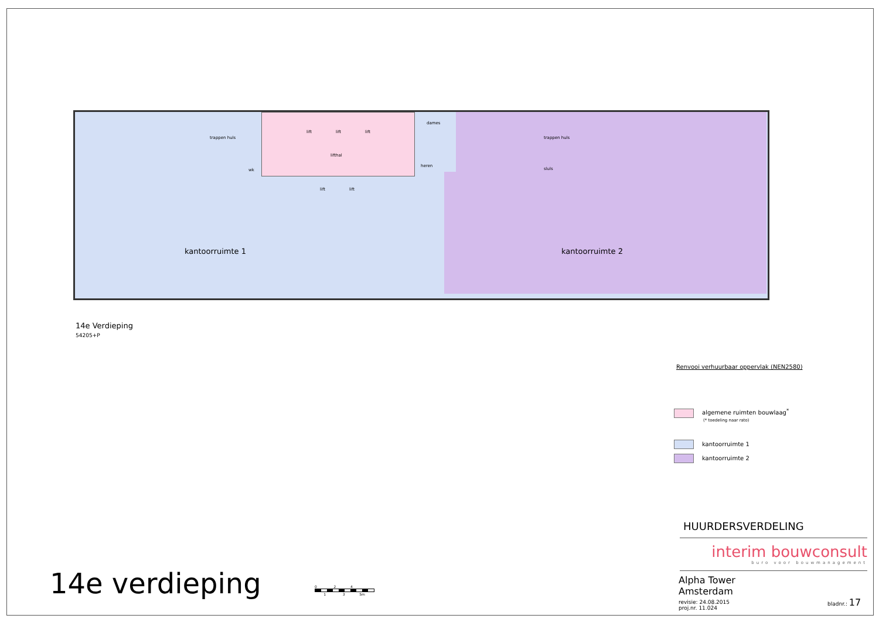trappen huls
wk
lift lift lift
lifthal
lift lift
dames
heren
trappen huls
sluls
kantoorruimte 1 kantoorruimte 2
14e Verdieping
54205+P
Renvooi verhuurbaar oppervlak (NEN2580)
algemene ruimten bouwlaag<sup>*</sup>
(* toedeling naar rato)
kantoorruimte 1
kantoorruimte 2
HUURDERSVERDELING
interim bouwconsult
buro voor bouwmanagement
Alpha Tower
Amsterdam
revisie: 24.08.2015
proj.nr. 11.024
bladnr.: 17
14e verdieping
0 2 4
1 3 5m